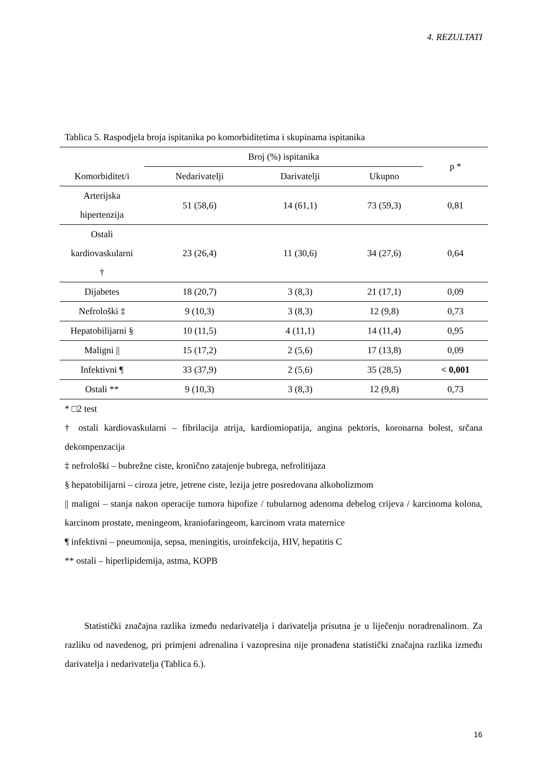4. REZULTATI
Tablica 5. Raspodjela broja ispitanika po komorbiditetima i skupinama ispitanika
| Komorbiditet/i | Broj (%) ispitanika | | | p * |
| --- | --- | --- | --- | --- |
| | Nedarivatelji | Darivatelji | Ukupno | |
| Arterijska hipertenzija | 51 (58,6) | 14 (61,1) | 73 (59,3) | 0,81 |
| Ostali kardiovaskularni † | 23 (26,4) | 11 (30,6) | 34 (27,6) | 0,64 |
| Dijabetes | 18 (20,7) | 3 (8,3) | 21 (17,1) | 0,09 |
| Nefrološki ‡ | 9 (10,3) | 3 (8,3) | 12 (9,8) | 0,73 |
| Hepatobilijarni § | 10 (11,5) | 4 (11,1) | 14 (11,4) | 0,95 |
| Maligni // | 15 (17,2) | 2 (5,6) | 17 (13,8) | 0,09 |
| Infektivni ¶ | 33 (37,9) | 2 (5,6) | 35 (28,5) | < 0,001 |
| Ostali ** | 9 (10,3) | 3 (8,3) | 12 (9,8) | 0,73 |
* □2 test
† ostali kardiovaskularni – fibrilacija atrija, kardiomiopatija, angina pektoris, koronarna bolest, srčana dekompenzacija
‡ nefrološki – bubrežne ciste, kronično zatajenje bubrega, nefrolitijaza
§ hepatobilijarni – ciroza jetre, jetrene ciste, lezija jetre posredovana alkoholizmom
|| maligni – stanja nakon operacije tumora hipofize / tubularnog adenoma debelog crijeva / karcinoma kolona, karcinom prostate, meningeom, kraniofaringeom, karcinom vrata maternice
¶ infektivni – pneumonija, sepsa, meningitis, uroinfekcija, HIV, hepatitis C
** ostali – hiperlipidemija, astma, KOPB
Statistički značajna razlika između nedarivatelja i darivatelja prisutna je u liječenju noradrenalinom. Za razliku od navedenog, pri primjeni adrenalina i vazopresina nije pronađena statistički značajna razlika između darivatelja i nedarivatelja (Tablica 6.).
16